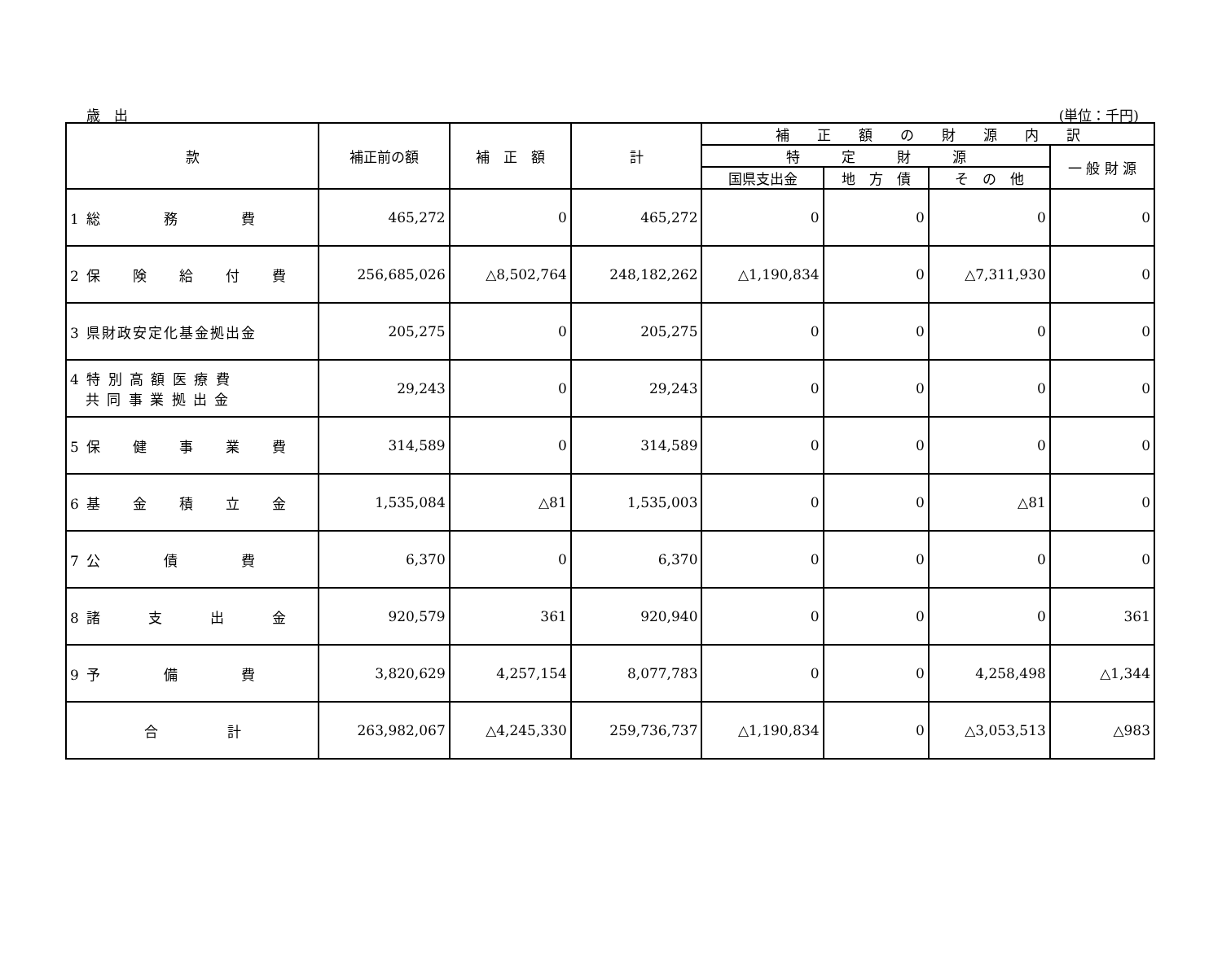歳　出 (単位：千円)
| 款 | 補正前の額 | 補 正 額 | 計 | 補 正 額 の 財 源 内 訳 | | | |
| --- | --- | --- | --- | --- | --- | --- | --- |
| | | | | 特 定 財 源 | | | 一 般 財 源 |
| | | | | 国県支出金 | 地 方 債 | そ の 他 | |
| 1 総 務 費 | 465,272 | 0 | 465,272 | 0 | 0 | 0 | 0 |
| 2 保 険 給 付 費 | 256,685,026 | △8,502,764 | 248,182,262 | △1,190,834 | 0 | △7,311,930 | 0 |
| 3 県財政安定化基金拠出金 | 205,275 | 0 | 205,275 | 0 | 0 | 0 | 0 |
| 4 特 別 高 額 医 療 費 共 同 事 業 拠 出 金 | 29,243 | 0 | 29,243 | 0 | 0 | 0 | 0 |
| 5 保 健 事 業 費 | 314,589 | 0 | 314,589 | 0 | 0 | 0 | 0 |
| 6 基 金 積 立 金 | 1,535,084 | △81 | 1,535,003 | 0 | 0 | △81 | 0 |
| 7 公 債 費 | 6,370 | 0 | 6,370 | 0 | 0 | 0 | 0 |
| 8 諸 支 出 金 | 920,579 | 361 | 920,940 | 0 | 0 | 0 | 361 |
| 9 予 備 費 | 3,820,629 | 4,257,154 | 8,077,783 | 0 | 0 | 4,258,498 | △1,344 |
| 合 計 | 263,982,067 | △4,245,330 | 259,736,737 | △1,190,834 | 0 | △3,053,513 | △983 |